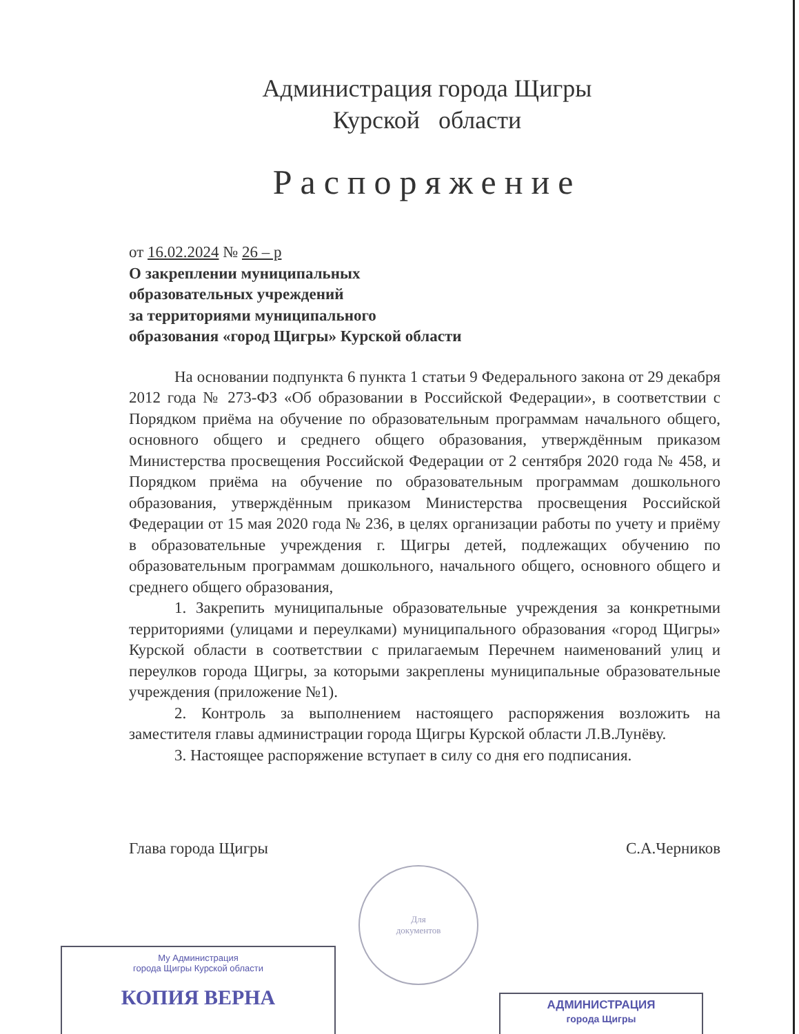Администрация города Щигры
Курской области
Распоряжение
от 16.02.2024 № 26 – р
О закреплении муниципальных
образовательных учреждений
за территориями муниципального
образования «город Щигры» Курской области
На основании подпункта 6 пункта 1 статьи 9 Федерального закона от 29 декабря 2012 года № 273-ФЗ «Об образовании в Российской Федерации», в соответствии с Порядком приёма на обучение по образовательным программам начального общего, основного общего и среднего общего образования, утверждённым приказом Министерства просвещения Российской Федерации от 2 сентября 2020 года № 458, и Порядком приёма на обучение по образовательным программам дошкольного образования, утверждённым приказом Министерства просвещения Российской Федерации от 15 мая 2020 года № 236, в целях организации работы по учету и приёму в образовательные учреждения г. Щигры детей, подлежащих обучению по образовательным программам дошкольного, начального общего, основного общего и среднего общего образования,
1. Закрепить муниципальные образовательные учреждения за конкретными территориями (улицами и переулками) муниципального образования «город Щигры» Курской области в соответствии с прилагаемым Перечнем наименований улиц и переулков города Щигры, за которыми закреплены муниципальные образовательные учреждения (приложение №1).
2. Контроль за выполнением настоящего распоряжения возложить на заместителя главы администрации города Щигры Курской области Л.В.Лунёву.
3. Настоящее распоряжение вступает в силу со дня его подписания.
Глава города Щигры С.А.Черников
Для
документов
Му Администрация
города Щигры Курской области
КОПИЯ ВЕРНА
АДМИНИСТРАЦИЯ
города Щигры